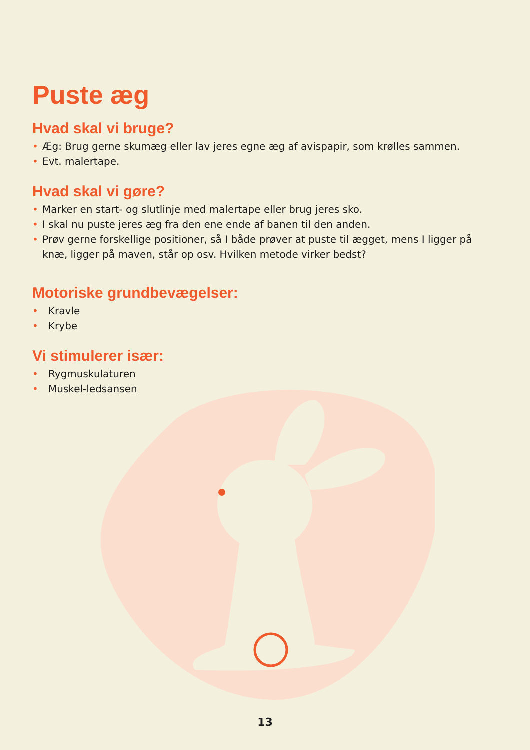Puste æg
Hvad skal vi bruge?
• Æg: Brug gerne skumæg eller lav jeres egne æg af avispapir, som krølles sammen.
• Evt. malertape.
Hvad skal vi gøre?
• Marker en start- og slutlinje med malertape eller brug jeres sko.
• I skal nu puste jeres æg fra den ene ende af banen til den anden.
• Prøv gerne forskellige positioner, så I både prøver at puste til ægget, mens I ligger på knæ, ligger på maven, står op osv. Hvilken metode virker bedst?
Motoriske grundbevægelser:
• Kravle
• Krybe
Vi stimulerer især:
• Rygmuskulaturen
• Muskel-ledsansen
13